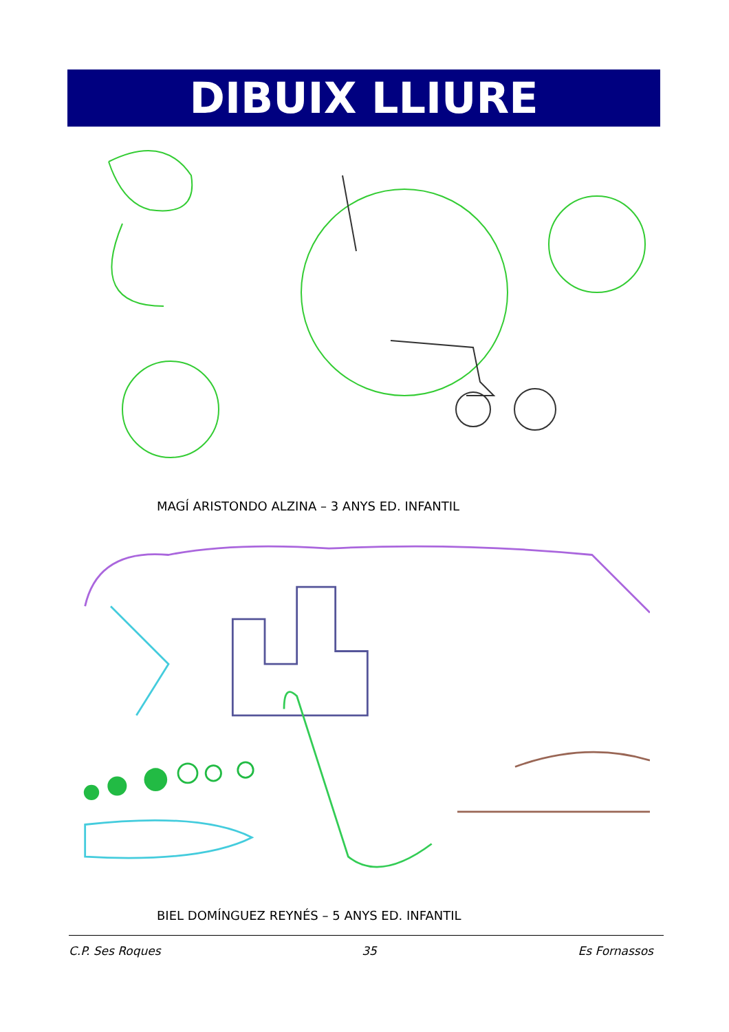DIBUIX LLIURE
MAGÍ ARISTONDO ALZINA – 3 ANYS ED. INFANTIL
BIEL DOMÍNGUEZ REYNÉS – 5 ANYS ED. INFANTIL
C.P. Ses Roques 35 Es Fornassos